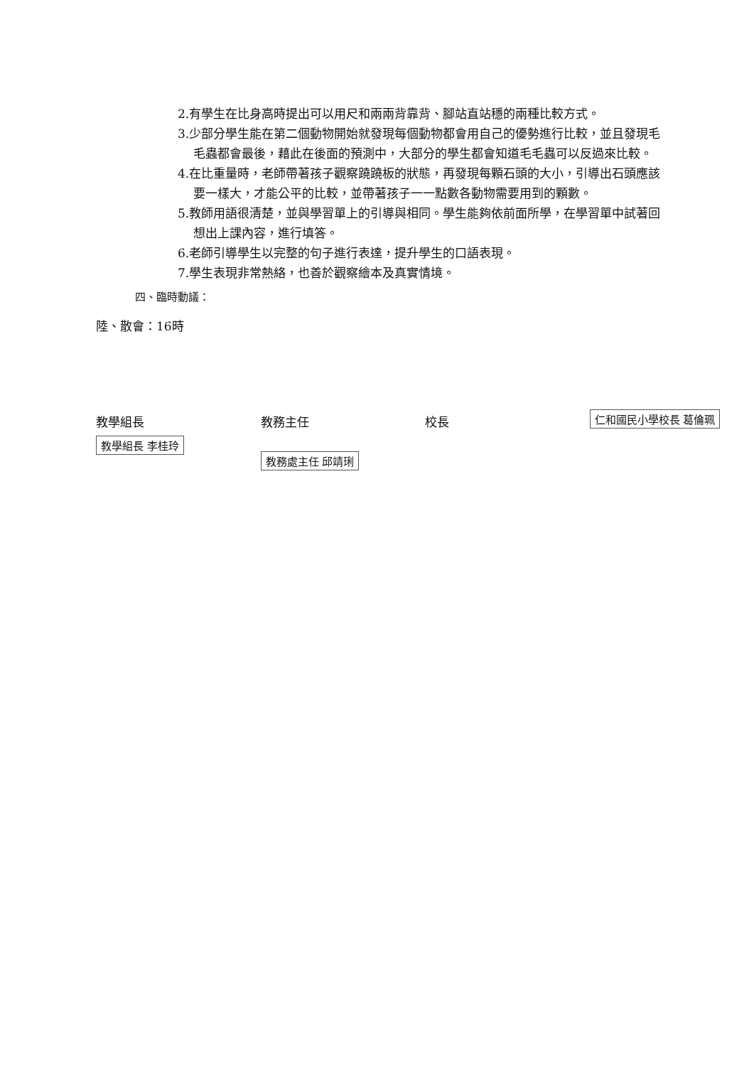2.有學生在比身高時提出可以用尺和兩兩背靠背、腳站直站穩的兩種比較方式。
3.少部分學生能在第二個動物開始就發現每個動物都會用自己的優勢進行比較，並且發現毛毛蟲都會最後，藉此在後面的預測中，大部分的學生都會知道毛毛蟲可以反過來比較。
4.在比重量時，老師帶著孩子觀察蹺蹺板的狀態，再發現每顆石頭的大小，引導出石頭應該要一樣大，才能公平的比較，並帶著孩子一一點數各動物需要用到的顆數。
5.教師用語很清楚，並與學習單上的引導與相同。學生能夠依前面所學，在學習單中試著回想出上課內容，進行填答。
6.老師引導學生以完整的句子進行表達，提升學生的口語表現。
7.學生表現非常熱絡，也善於觀察繪本及真實情境。
四、臨時動議：
陸、散會：16時
教學組長
教學組長 李桂玲
教務主任
教務處主任 邱靖琍
校長
仁和國民小學校長 葛倫珮